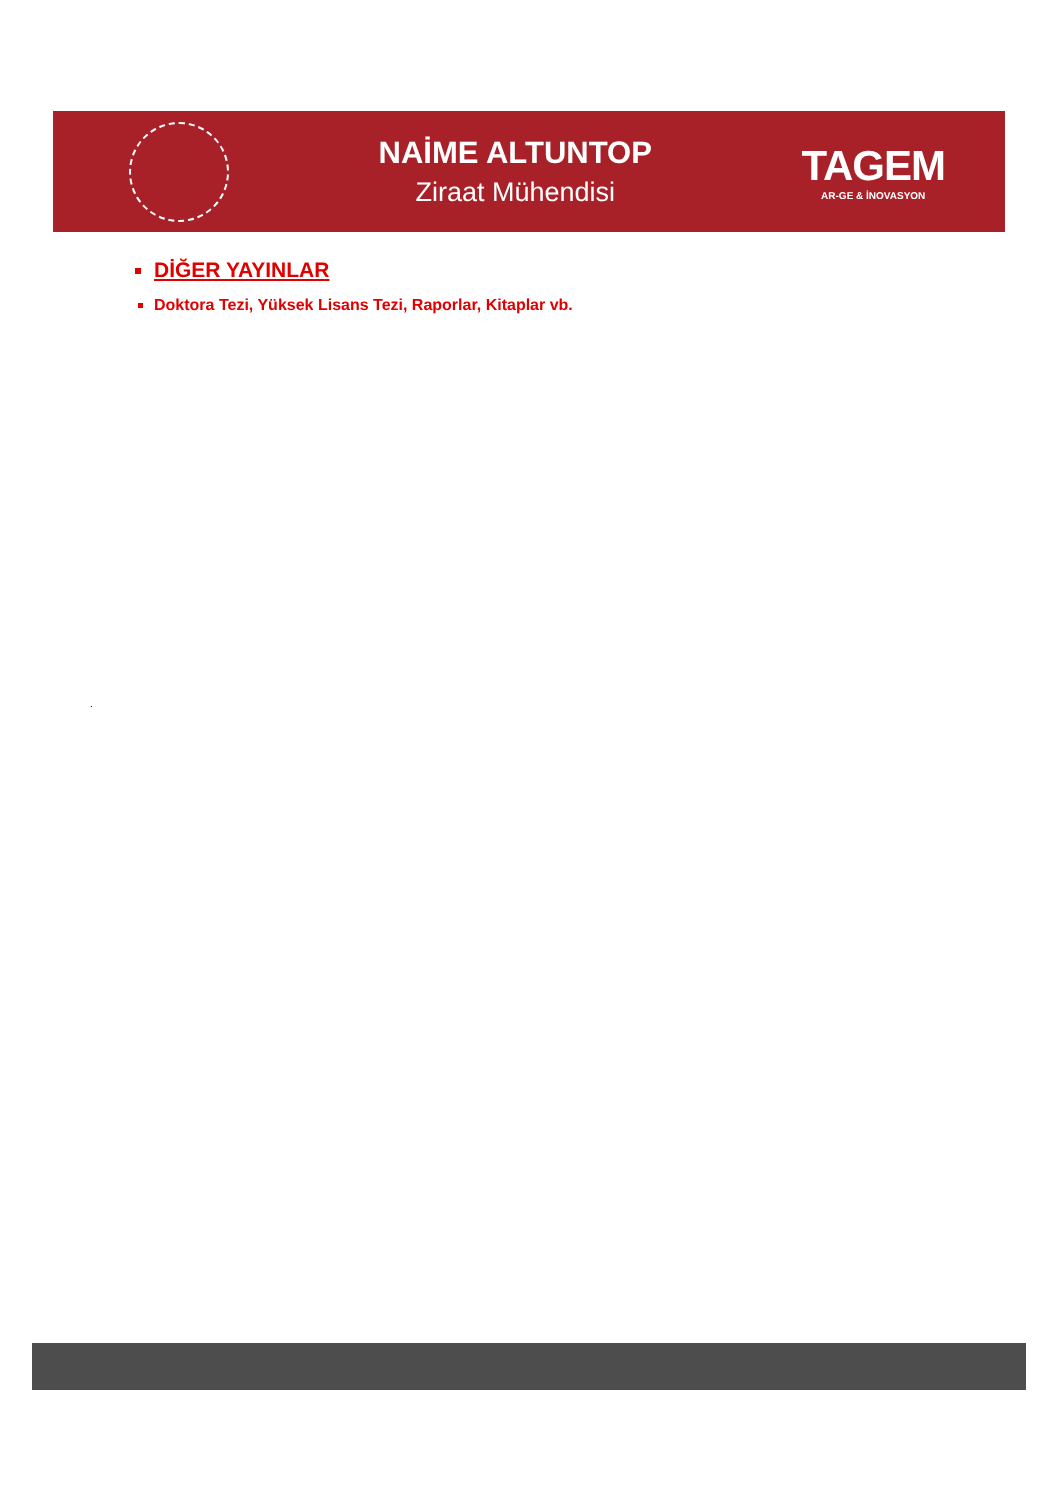NAİME ALTUNTOP
Ziraat Mühendisi
TAGEM
AR-GE & İNOVASYON
DİĞER YAYINLAR
Doktora Tezi, Yüksek Lisans Tezi, Raporlar, Kitaplar vb.
.